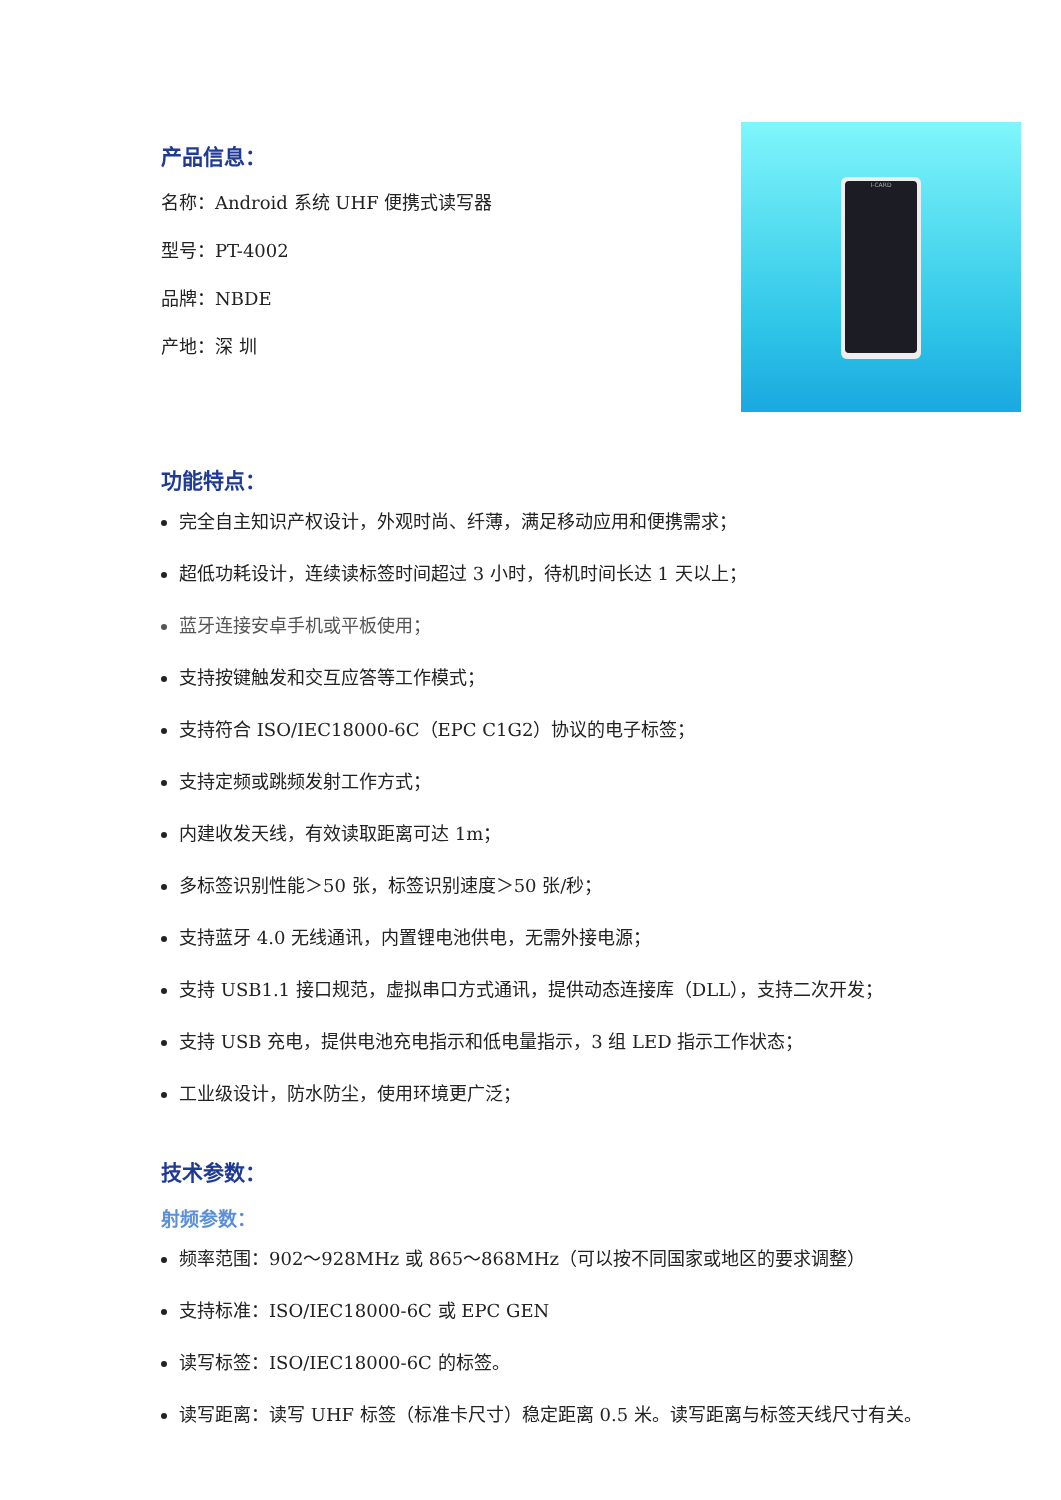产品信息：
名称：Android 系统 UHF 便携式读写器
型号：PT-4002
品牌：NBDE
产地：深 圳
I-CARD
功能特点：
完全自主知识产权设计，外观时尚、纤薄，满足移动应用和便携需求；
超低功耗设计，连续读标签时间超过 3 小时，待机时间长达 1 天以上；
蓝牙连接安卓手机或平板使用；
支持按键触发和交互应答等工作模式；
支持符合 ISO/IEC18000-6C（EPC C1G2）协议的电子标签；
支持定频或跳频发射工作方式；
内建收发天线，有效读取距离可达 1m；
多标签识别性能＞50 张，标签识别速度＞50 张/秒；
支持蓝牙 4.0 无线通讯，内置锂电池供电，无需外接电源；
支持 USB1.1 接口规范，虚拟串口方式通讯，提供动态连接库（DLL），支持二次开发；
支持 USB 充电，提供电池充电指示和低电量指示，3 组 LED 指示工作状态；
工业级设计，防水防尘，使用环境更广泛；
技术参数：
射频参数：
频率范围：902～928MHz 或 865～868MHz（可以按不同国家或地区的要求调整）
支持标准：ISO/IEC18000-6C 或 EPC GEN
读写标签：ISO/IEC18000-6C 的标签。
读写距离：读写 UHF 标签（标准卡尺寸）稳定距离 0.5 米。读写距离与标签天线尺寸有关。